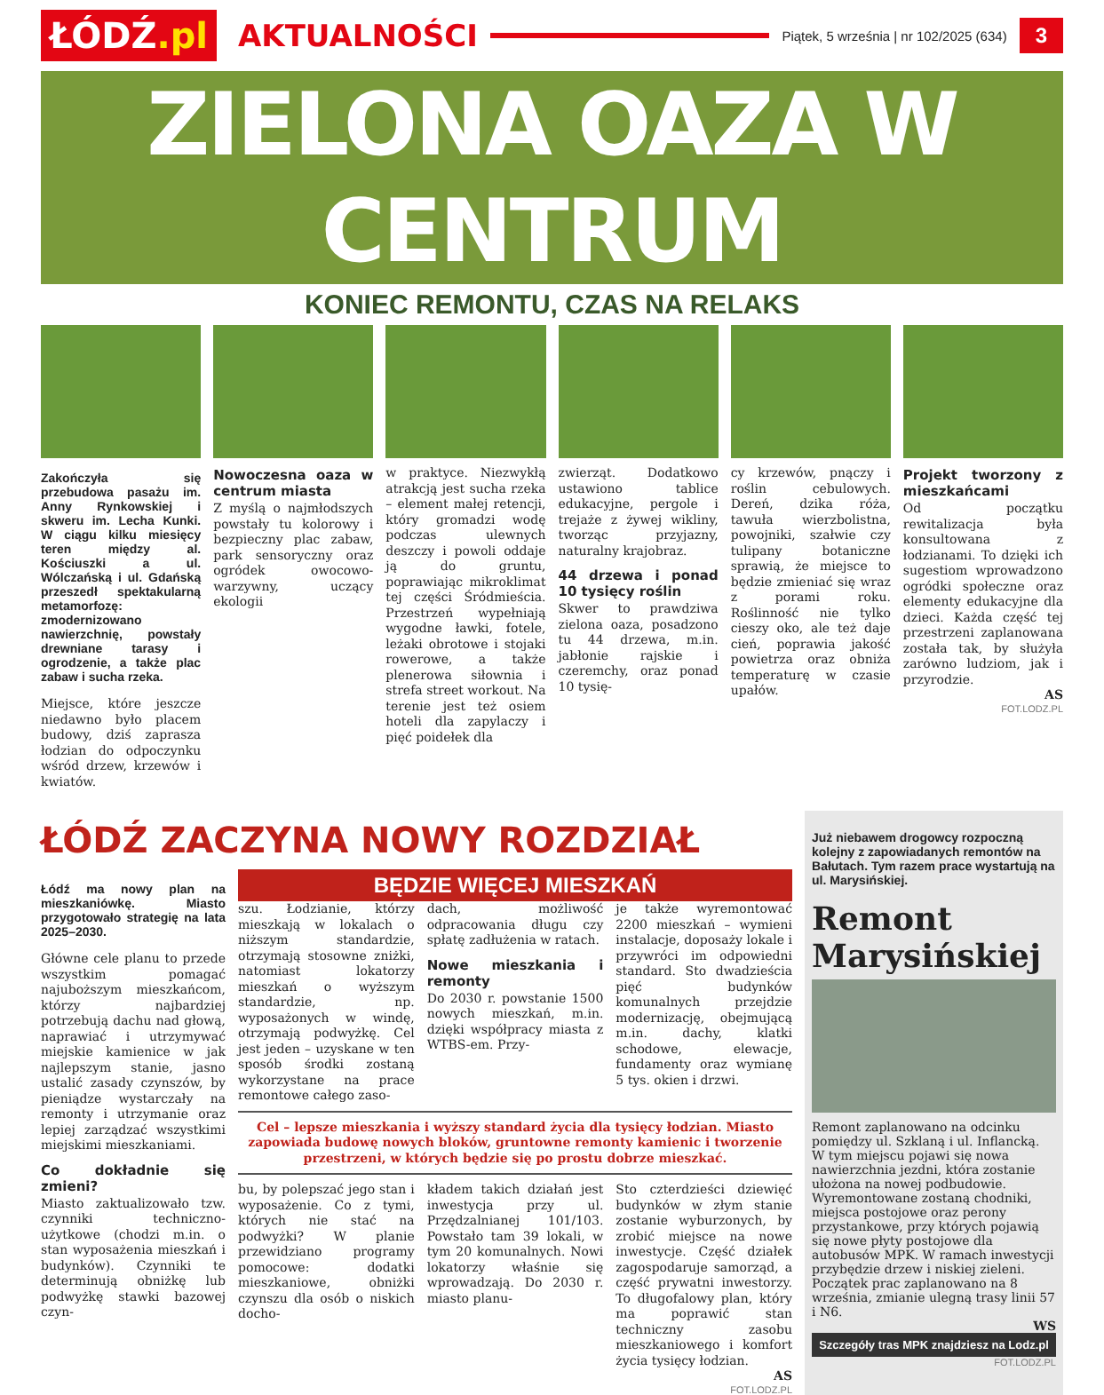ŁÓDŹ.pl
AKTUALNOŚCI
Piątek, 5 września | nr 102/2025 (634)
3
ZIELONA OAZA W CENTRUM
KONIEC REMONTU, CZAS NA RELAKS
Zakończyła się przebudowa pasażu im. Anny Rynkowskiej i skweru im. Lecha Kunki. W ciągu kilku miesięcy teren między al. Kościuszki a ul. Wólczańską i ul. Gdańską przeszedł spektakularną metamorfozę: zmodernizowano nawierzchnię, powstały drewniane tarasy i ogrodzenie, a także plac zabaw i sucha rzeka.
Miejsce, które jeszcze niedawno było placem budowy, dziś zaprasza łodzian do odpoczynku wśród drzew, krzewów i kwiatów.
Nowoczesna oaza w centrum miasta
Z myślą o najmłodszych powstały tu kolorowy i bezpieczny plac zabaw, park sensoryczny oraz ogródek owocowo-warzywny, uczący ekologii
w praktyce. Niezwykłą atrakcją jest sucha rzeka – element małej retencji, który gromadzi wodę podczas ulewnych deszczy i powoli oddaje ją do gruntu, poprawiając mikroklimat tej części Śródmieścia. Przestrzeń wypełniają wygodne ławki, fotele, leżaki obrotowe i stojaki rowerowe, a także plenerowa siłownia i strefa street workout. Na terenie jest też osiem hoteli dla zapylaczy i pięć poidełek dla
zwierząt. Dodatkowo ustawiono tablice edukacyjne, pergole i trejaże z żywej wikliny, tworząc przyjazny, naturalny krajobraz.
44 drzewa i ponad 10 tysięcy roślin
Skwer to prawdziwa zielona oaza, posadzono tu 44 drzewa, m.in. jabłonie rajskie i czeremchy, oraz ponad 10 tysię-
cy krzewów, pnączy i roślin cebulowych. Dereń, dzika róża, tawuła wierzbolistna, powojniki, szałwie czy tulipany botaniczne sprawią, że miejsce to będzie zmieniać się wraz z porami roku. Roślinność nie tylko cieszy oko, ale też daje cień, poprawia jakość powietrza oraz obniża temperaturę w czasie upałów.
Projekt tworzony z mieszkańcami
Od początku rewitalizacja była konsultowana z łodzianami. To dzięki ich sugestiom wprowadzono ogródki społeczne oraz elementy edukacyjne dla dzieci. Każda część tej przestrzeni zaplanowana została tak, by służyła zarówno ludziom, jak i przyrodzie.
AS
FOT.LODZ.PL
ŁÓDŹ ZACZYNA NOWY ROZDZIAŁ
Łódź ma nowy plan na mieszkaniówkę. Miasto przygotowało strategię na lata 2025–2030.
Główne cele planu to przede wszystkim pomagać najuboższym mieszkańcom, którzy najbardziej potrzebują dachu nad głową, naprawiać i utrzymywać miejskie kamienice w jak najlepszym stanie, jasno ustalić zasady czynszów, by pieniądze wystarczały na remonty i utrzymanie oraz lepiej zarządzać wszystkimi miejskimi mieszkaniami.
Co dokładnie się zmieni?
Miasto zaktualizowało tzw. czynniki techniczno-użytkowe (chodzi m.in. o stan wyposażenia mieszkań i budynków). Czynniki te determinują obniżkę lub podwyżkę stawki bazowej czyn-
BĘDZIE WIĘCEJ MIESZKAŃ
szu. Łodzianie, którzy mieszkają w lokalach o niższym standardzie, otrzymają stosowne zniżki, natomiast lokatorzy mieszkań o wyższym standardzie, np. wyposażonych w windę, otrzymają podwyżkę. Cel jest jeden – uzyskane w ten sposób środki zostaną wykorzystane na prace remontowe całego zaso-
dach, możliwość odpracowania długu czy spłatę zadłużenia w ratach.
Nowe mieszkania i remonty
Do 2030 r. powstanie 1500 nowych mieszkań, m.in. dzięki współpracy miasta z WTBS-em. Przy-
je także wyremontować 2200 mieszkań – wymieni instalacje, doposaży lokale i przywróci im odpowiedni standard. Sto dwadzieścia pięć budynków komunalnych przejdzie modernizację, obejmującą m.in. dachy, klatki schodowe, elewacje, fundamenty oraz wymianę 5 tys. okien i drzwi.
Cel – lepsze mieszkania i wyższy standard życia dla tysięcy łodzian. Miasto zapowiada budowę nowych bloków, gruntowne remonty kamienic i tworzenie przestrzeni, w których będzie się po prostu dobrze mieszkać.
bu, by polepszać jego stan i wyposażenie. Co z tymi, których nie stać na podwyżki? W planie przewidziano programy pomocowe: dodatki mieszkaniowe, obniżki czynszu dla osób o niskich docho-
kładem takich działań jest inwestycja przy ul. Przędzalnianej 101/103. Powstało tam 39 lokali, w tym 20 komunalnych. Nowi lokatorzy właśnie się wprowadzają. Do 2030 r. miasto planu-
Sto czterdzieści dziewięć budynków w złym stanie zostanie wyburzonych, by zrobić miejsce na nowe inwestycje. Część działek zagospodaruje samorząd, a część prywatni inwestorzy. To długofalowy plan, który ma poprawić stan techniczny zasobu mieszkaniowego i komfort życia tysięcy łodzian.
AS
FOT.LODZ.PL
Już niebawem drogowcy rozpoczną kolejny z zapowiadanych remontów na Bałutach. Tym razem prace wystartują na ul. Marysińskiej.
Remont Marysińskiej
Remont zaplanowano na odcinku pomiędzy ul. Szklaną i ul. Inflancką. W tym miejscu pojawi się nowa nawierzchnia jezdni, która zostanie ułożona na nowej podbudowie. Wyremontowane zostaną chodniki, miejsca postojowe oraz perony przystankowe, przy których pojawią się nowe płyty postojowe dla autobusów MPK. W ramach inwestycji przybędzie drzew i niskiej zieleni. Początek prac zaplanowano na 8 września, zmianie ulegną trasy linii 57 i N6.
WS
Szczegóły tras MPK znajdziesz na Lodz.pl
FOT.LODZ.PL